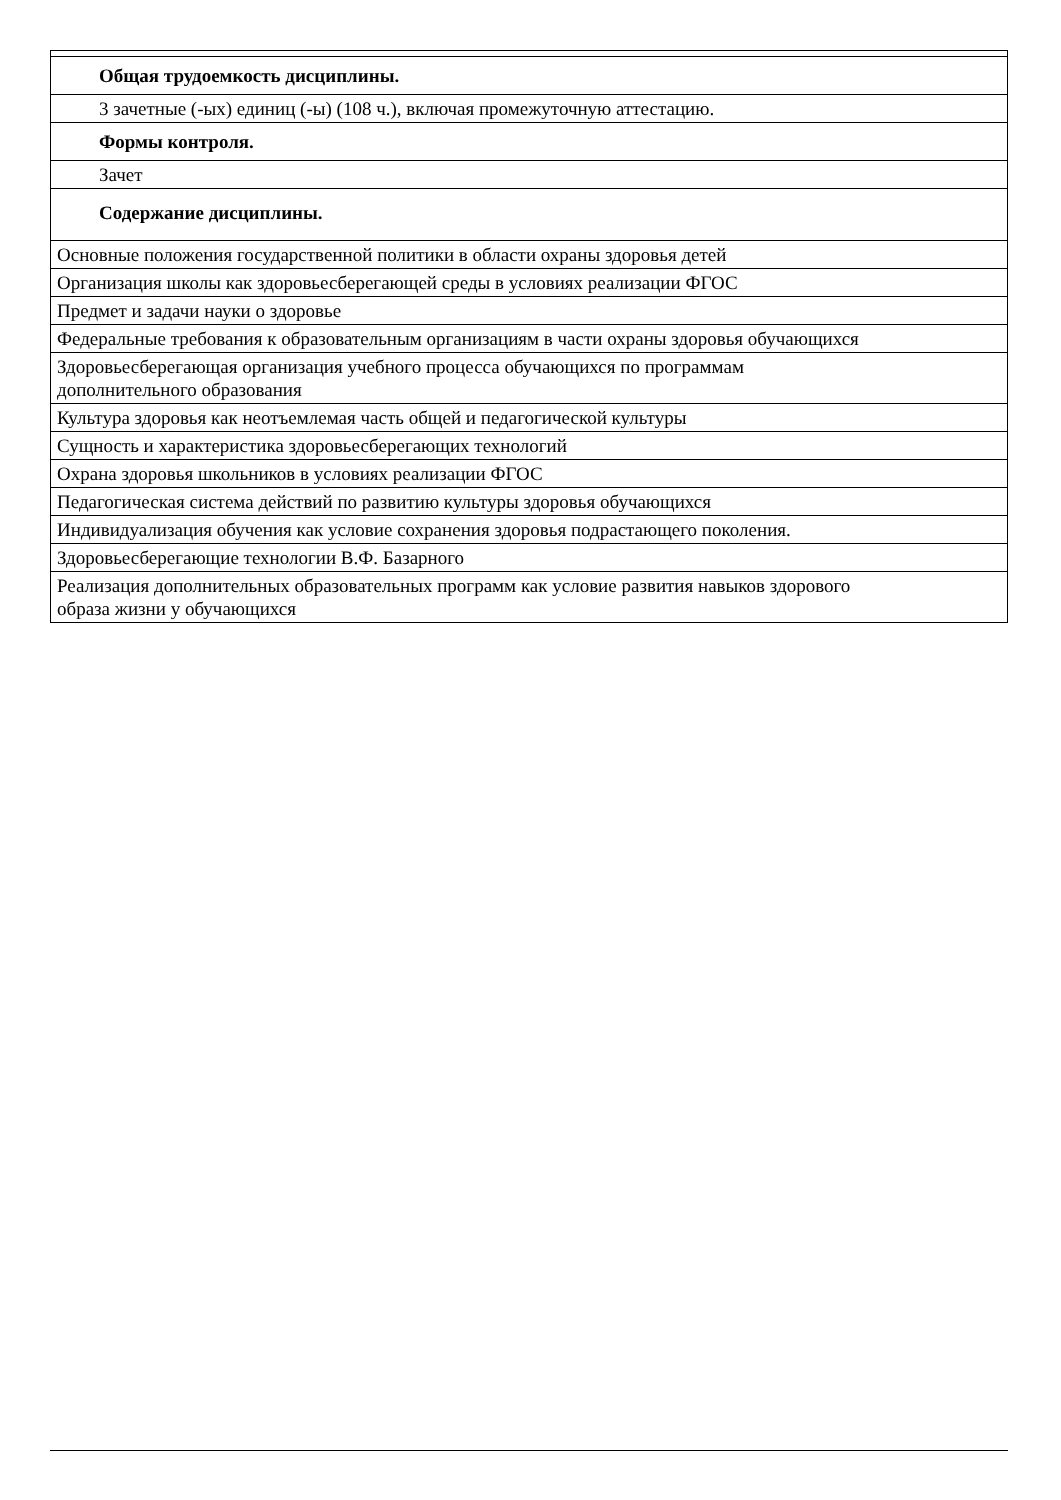| Общая трудоемкость дисциплины. |
| 3 зачетные (-ых) единиц (-ы) (108 ч.), включая промежуточную аттестацию. |
| Формы контроля. |
| Зачет |
| Содержание дисциплины. |
| Основные положения государственной политики в области охраны здоровья детей |
| Организация школы как здоровьесберегающей среды в условиях реализации ФГОС |
| Предмет и задачи науки о здоровье |
| Федеральные требования к образовательным организациям в части охраны здоровья обучающихся |
| Здоровьесберегающая организация учебного процесса обучающихся по программам дополнительного образования |
| Культура здоровья как неотъемлемая часть общей и педагогической культуры |
| Сущность и характеристика здоровьесберегающих технологий |
| Охрана здоровья школьников в условиях реализации ФГОС |
| Педагогическая система действий по развитию культуры здоровья обучающихся |
| Индивидуализация обучения как условие сохранения здоровья подрастающего поколения. |
| Здоровьесберегающие технологии В.Ф. Базарного |
| Реализация дополнительных образовательных программ как условие развития навыков здорового образа жизни у обучающихся |